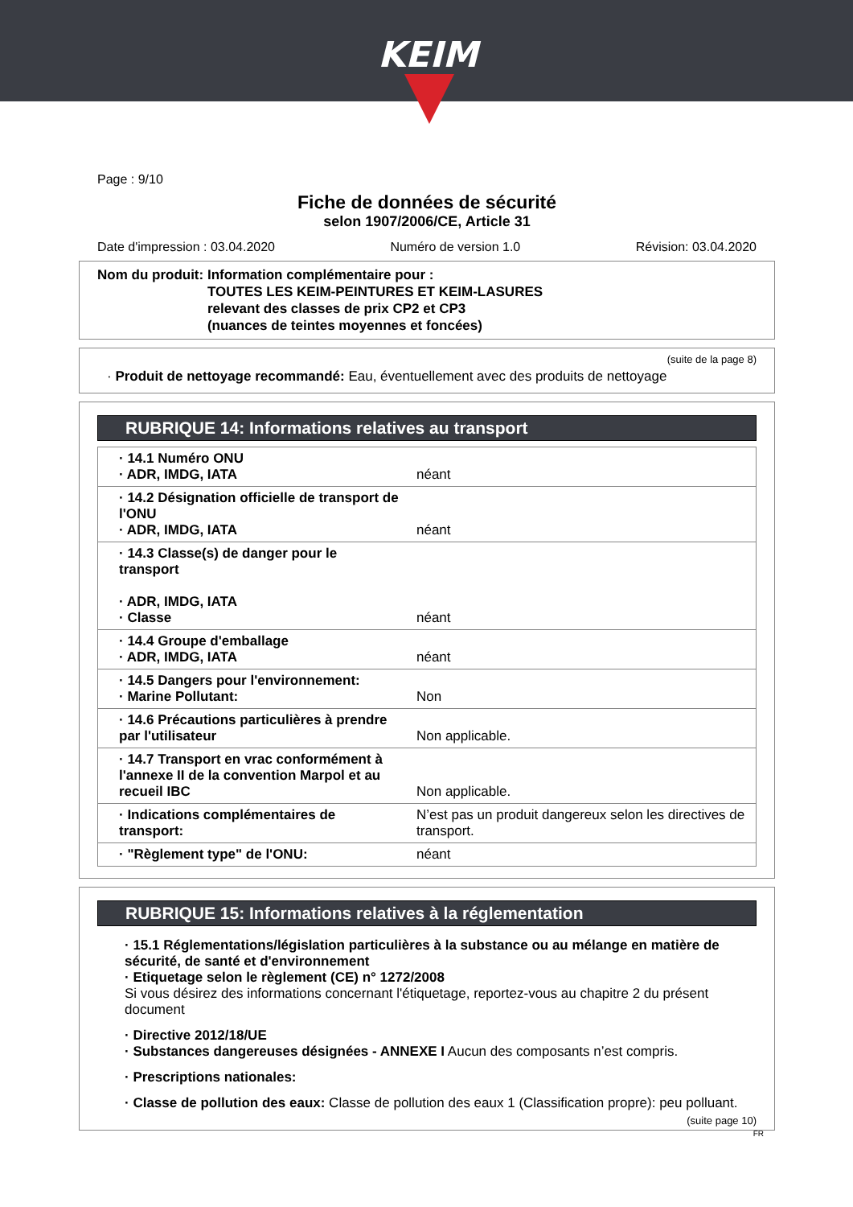KEIM
Page : 9/10
Fiche de données de sécurité
selon 1907/2006/CE, Article 31
Date d'impression : 03.04.2020 Numéro de version 1.0 Révision: 03.04.2020
Nom du produit: Information complémentaire pour :
TOUTES LES KEIM-PEINTURES ET KEIM-LASURES
relevant des classes de prix CP2 et CP3
(nuances de teintes moyennes et foncées)
(suite de la page 8)
· Produit de nettoyage recommandé: Eau, éventuellement avec des produits de nettoyage
RUBRIQUE 14: Informations relatives au transport
| · 14.1 Numéro ONU · ADR, IMDG, IATA | néant |
| · 14.2 Désignation officielle de transport de l'ONU · ADR, IMDG, IATA | néant |
| · 14.3 Classe(s) de danger pour le transport · ADR, IMDG, IATA · Classe | néant |
| · 14.4 Groupe d'emballage · ADR, IMDG, IATA | néant |
| · 14.5 Dangers pour l'environnement: · Marine Pollutant: | Non |
| · 14.6 Précautions particulières à prendre par l'utilisateur | Non applicable. |
| · 14.7 Transport en vrac conformément à l'annexe II de la convention Marpol et au recueil IBC | Non applicable. |
| · Indications complémentaires de transport: | N’est pas un produit dangereux selon les directives de transport. |
| · "Règlement type" de l'ONU: | néant |
RUBRIQUE 15: Informations relatives à la réglementation
· 15.1 Réglementations/législation particulières à la substance ou au mélange en matière de sécurité, de santé et d'environnement
· Etiquetage selon le règlement (CE) n° 1272/2008
Si vous désirez des informations concernant l'étiquetage, reportez-vous au chapitre 2 du présent document
· Directive 2012/18/UE
· Substances dangereuses désignées - ANNEXE I Aucun des composants n’est compris.
· Prescriptions nationales:
· Classe de pollution des eaux: Classe de pollution des eaux 1 (Classification propre): peu polluant.
(suite page 10)
FR